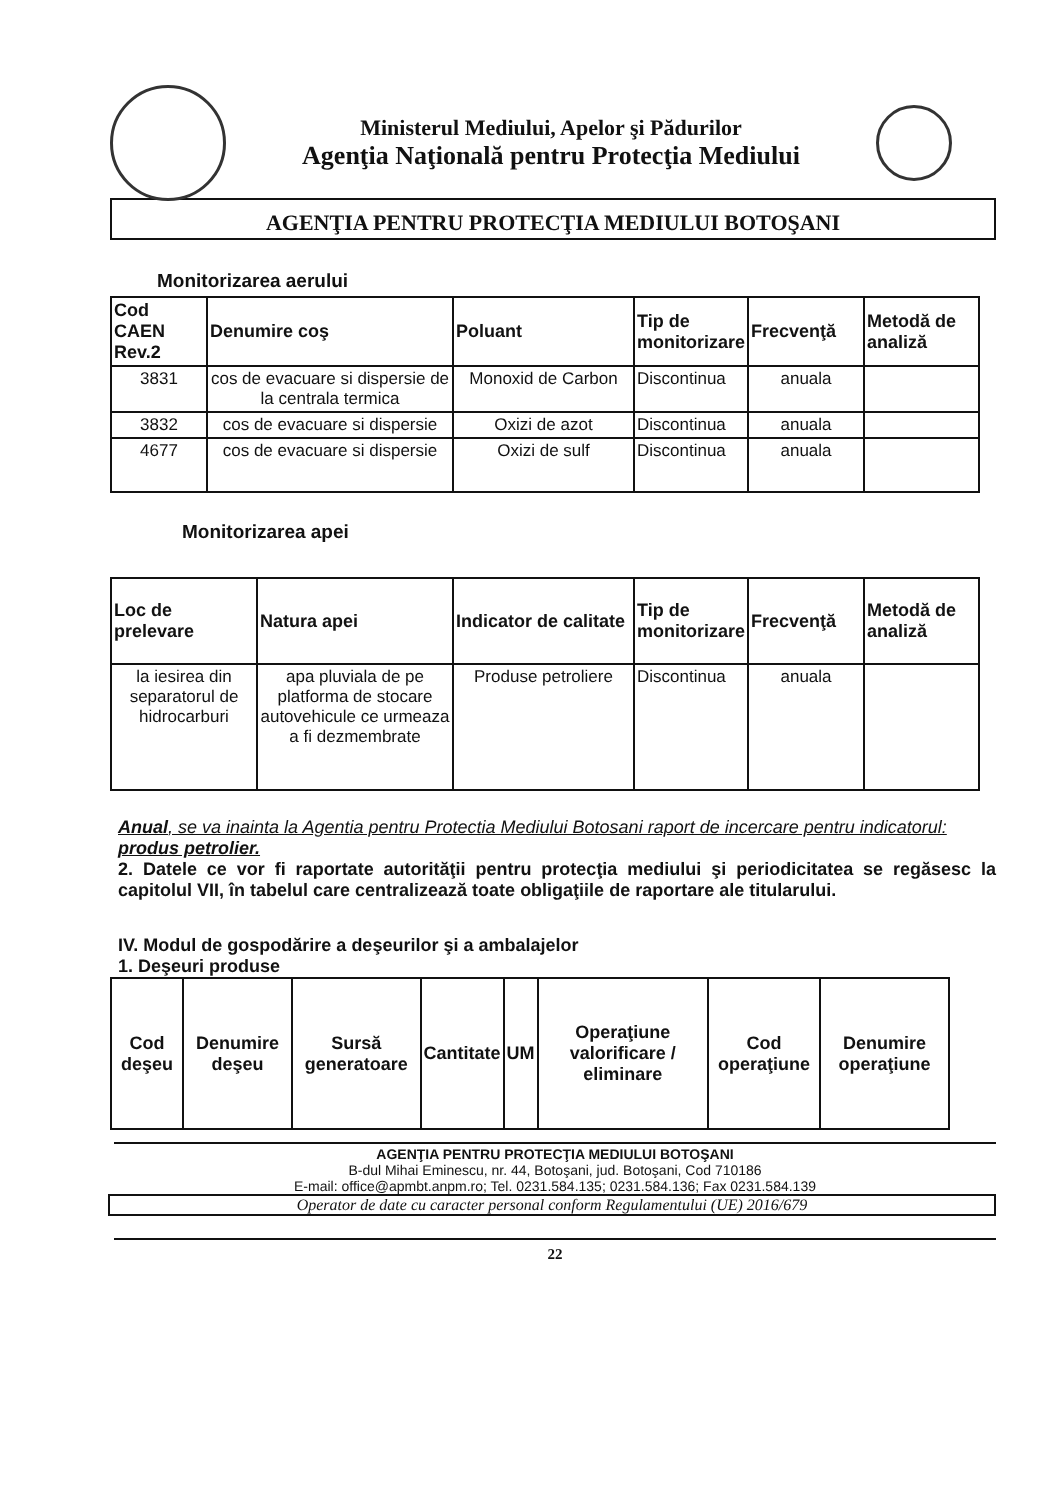Ministerul Mediului, Apelor şi Pădurilor
Agenţia Naţională pentru Protecţia Mediului
AGENŢIA PENTRU PROTECŢIA MEDIULUI BOTOŞANI
Monitorizarea aerului
| Cod CAEN Rev.2 | Denumire coş | Poluant | Tip de monitorizare | Frecvenţă | Metodă de analiză |
| --- | --- | --- | --- | --- | --- |
| 3831 | cos de evacuare si dispersie de la centrala termica | Monoxid de Carbon | Discontinua | anuala | |
| 3832 | cos de evacuare si dispersie | Oxizi de azot | Discontinua | anuala | |
| 4677 | cos de evacuare si dispersie | Oxizi de sulf | Discontinua | anuala | |
Monitorizarea apei
| Loc de prelevare | Natura apei | Indicator de calitate | Tip de monitorizare | Frecvenţă | Metodă de analiză |
| --- | --- | --- | --- | --- | --- |
| la iesirea din separatorul de hidrocarburi | apa pluviala de pe platforma de stocare autovehicule ce urmeaza a fi dezmembrate | Produse petroliere | Discontinua | anuala | |
Anual, se va inainta la Agentia pentru Protectia Mediului Botosani raport de incercare pentru indicatorul: produs petrolier.
2. Datele ce vor fi raportate autorităţii pentru protecţia mediului şi periodicitatea se regăsesc la capitolul VII, în tabelul care centralizează toate obligaţiile de raportare ale titularului.
IV. Modul de gospodărire a deşeurilor şi a ambalajelor
1. Deşeuri produse
| Cod deşeu | Denumire deşeu | Sursă generatoare | Cantitate | UM | Operaţiune valorificare / eliminare | Cod operaţiune | Denumire operaţiune |
| --- | --- | --- | --- | --- | --- | --- | --- |
AGENŢIA PENTRU PROTECŢIA MEDIULUI BOTOŞANI
B-dul Mihai Eminescu, nr. 44, Botoşani, jud. Botoşani, Cod 710186
E-mail: office@apmbt.anpm.ro; Tel. 0231.584.135; 0231.584.136; Fax 0231.584.139
Operator de date cu caracter personal conform Regulamentului (UE) 2016/679
22